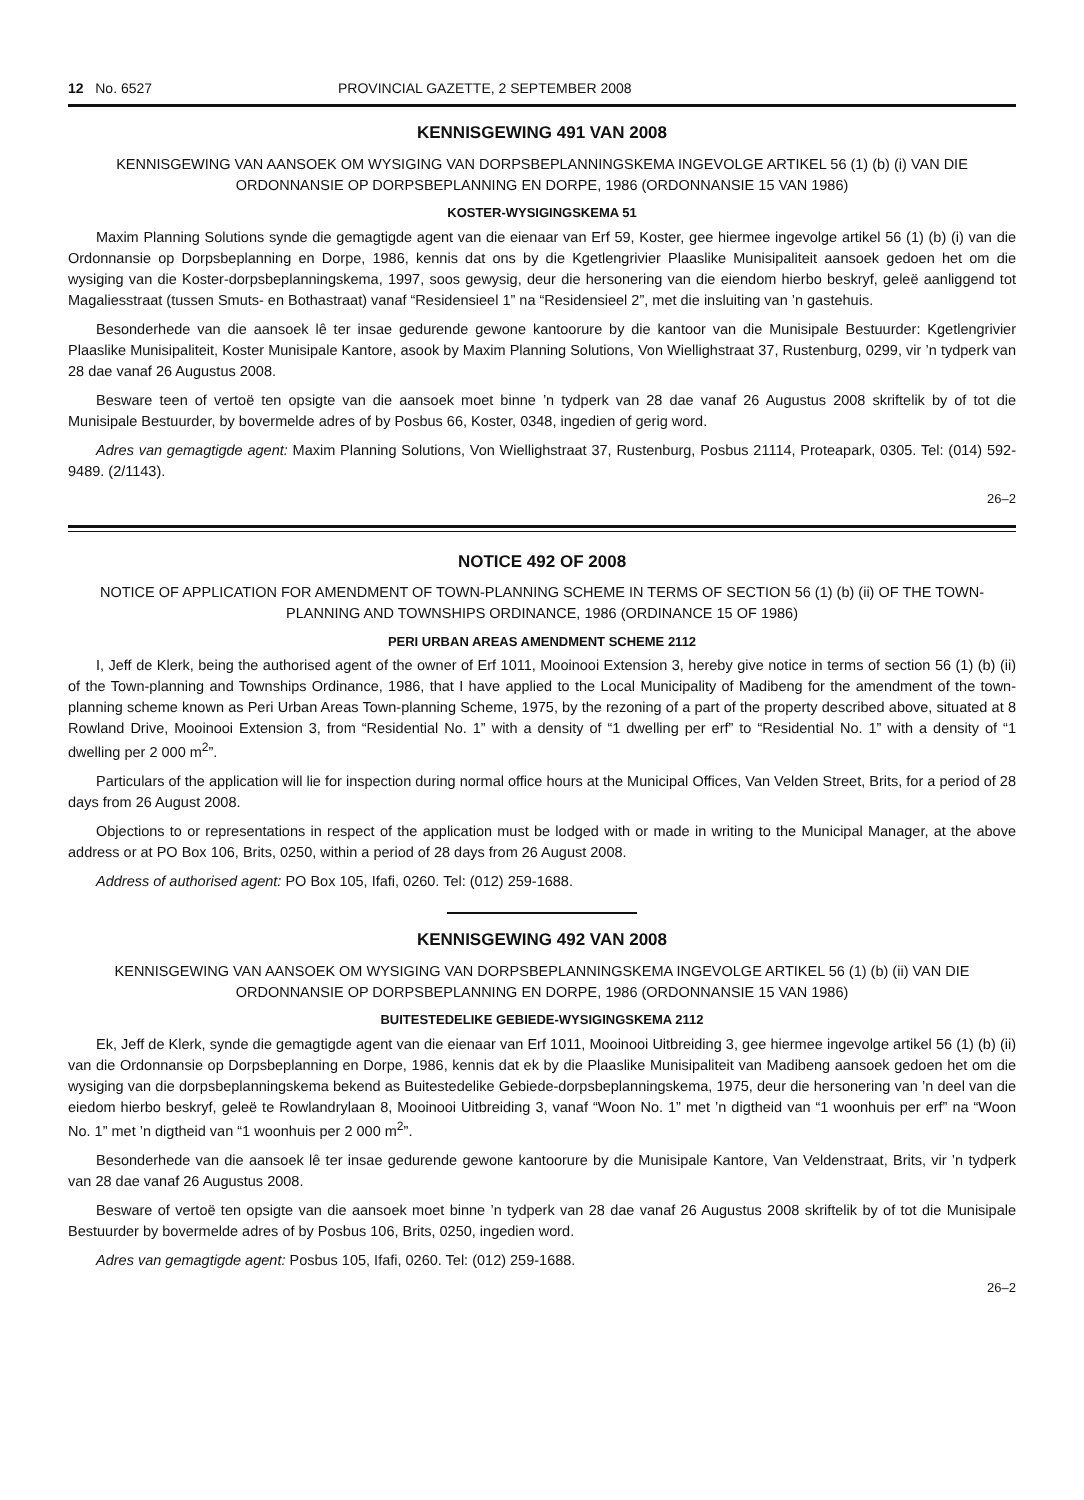12 No. 6527 PROVINCIAL GAZETTE, 2 SEPTEMBER 2008
KENNISGEWING 491 VAN 2008
KENNISGEWING VAN AANSOEK OM WYSIGING VAN DORPSBEPLANNINGSKEMA INGEVOLGE ARTIKEL 56 (1) (b) (i) VAN DIE ORDONNANSIE OP DORPSBEPLANNING EN DORPE, 1986 (ORDONNANSIE 15 VAN 1986)
KOSTER-WYSIGINGSKEMA 51
Maxim Planning Solutions synde die gemagtigde agent van die eienaar van Erf 59, Koster, gee hiermee ingevolge artikel 56 (1) (b) (i) van die Ordonnansie op Dorpsbeplanning en Dorpe, 1986, kennis dat ons by die Kgetlengrivier Plaaslike Munisipaliteit aansoek gedoen het om die wysiging van die Koster-dorpsbeplanningskema, 1997, soos gewysig, deur die hersonering van die eiendom hierbo beskryf, geleë aanliggend tot Magaliesstraat (tussen Smuts- en Bothastraat) vanaf “Residensieel 1” na “Residensieel 2”, met die insluiting van ’n gastehuis.
Besonderhede van die aansoek lê ter insae gedurende gewone kantoorure by die kantoor van die Munisipale Bestuurder: Kgetlengrivier Plaaslike Munisipaliteit, Koster Munisipale Kantore, asook by Maxim Planning Solutions, Von Wiellighstraat 37, Rustenburg, 0299, vir ’n tydperk van 28 dae vanaf 26 Augustus 2008.
Besware teen of vertoë ten opsigte van die aansoek moet binne ’n tydperk van 28 dae vanaf 26 Augustus 2008 skriftelik by of tot die Munisipale Bestuurder, by bovermelde adres of by Posbus 66, Koster, 0348, ingedien of gerig word.
Adres van gemagtigde agent: Maxim Planning Solutions, Von Wiellighstraat 37, Rustenburg, Posbus 21114, Proteapark, 0305. Tel: (014) 592-9489. (2/1143).
26–2
NOTICE 492 OF 2008
NOTICE OF APPLICATION FOR AMENDMENT OF TOWN-PLANNING SCHEME IN TERMS OF SECTION 56 (1) (b) (ii) OF THE TOWN-PLANNING AND TOWNSHIPS ORDINANCE, 1986 (ORDINANCE 15 OF 1986)
PERI URBAN AREAS AMENDMENT SCHEME 2112
I, Jeff de Klerk, being the authorised agent of the owner of Erf 1011, Mooinooi Extension 3, hereby give notice in terms of section 56 (1) (b) (ii) of the Town-planning and Townships Ordinance, 1986, that I have applied to the Local Municipality of Madibeng for the amendment of the town-planning scheme known as Peri Urban Areas Town-planning Scheme, 1975, by the rezoning of a part of the property described above, situated at 8 Rowland Drive, Mooinooi Extension 3, from “Residential No. 1” with a density of “1 dwelling per erf” to “Residential No. 1” with a density of “1 dwelling per 2 000 m<sup>2</sup>”.
Particulars of the application will lie for inspection during normal office hours at the Municipal Offices, Van Velden Street, Brits, for a period of 28 days from 26 August 2008.
Objections to or representations in respect of the application must be lodged with or made in writing to the Municipal Manager, at the above address or at PO Box 106, Brits, 0250, within a period of 28 days from 26 August 2008.
Address of authorised agent: PO Box 105, Ifafi, 0260. Tel: (012) 259-1688.
KENNISGEWING 492 VAN 2008
KENNISGEWING VAN AANSOEK OM WYSIGING VAN DORPSBEPLANNINGSKEMA INGEVOLGE ARTIKEL 56 (1) (b) (ii) VAN DIE ORDONNANSIE OP DORPSBEPLANNING EN DORPE, 1986 (ORDONNANSIE 15 VAN 1986)
BUITESTEDELIKE GEBIEDE-WYSIGINGSKEMA 2112
Ek, Jeff de Klerk, synde die gemagtigde agent van die eienaar van Erf 1011, Mooinooi Uitbreiding 3, gee hiermee ingevolge artikel 56 (1) (b) (ii) van die Ordonnansie op Dorpsbeplanning en Dorpe, 1986, kennis dat ek by die Plaaslike Munisipaliteit van Madibeng aansoek gedoen het om die wysiging van die dorpsbeplanningskema bekend as Buitestedelike Gebiede-dorpsbeplanningskema, 1975, deur die hersonering van ’n deel van die eiedom hierbo beskryf, geleë te Rowlandrylaan 8, Mooinooi Uitbreiding 3, vanaf “Woon No. 1” met ’n digtheid van “1 woonhuis per erf” na “Woon No. 1” met ’n digtheid van “1 woonhuis per 2 000 m<sup>2</sup>”.
Besonderhede van die aansoek lê ter insae gedurende gewone kantoorure by die Munisipale Kantore, Van Veldenstraat, Brits, vir ’n tydperk van 28 dae vanaf 26 Augustus 2008.
Besware of vertoë ten opsigte van die aansoek moet binne ’n tydperk van 28 dae vanaf 26 Augustus 2008 skriftelik by of tot die Munisipale Bestuurder by bovermelde adres of by Posbus 106, Brits, 0250, ingedien word.
Adres van gemagtigde agent: Posbus 105, Ifafi, 0260. Tel: (012) 259-1688.
26–2